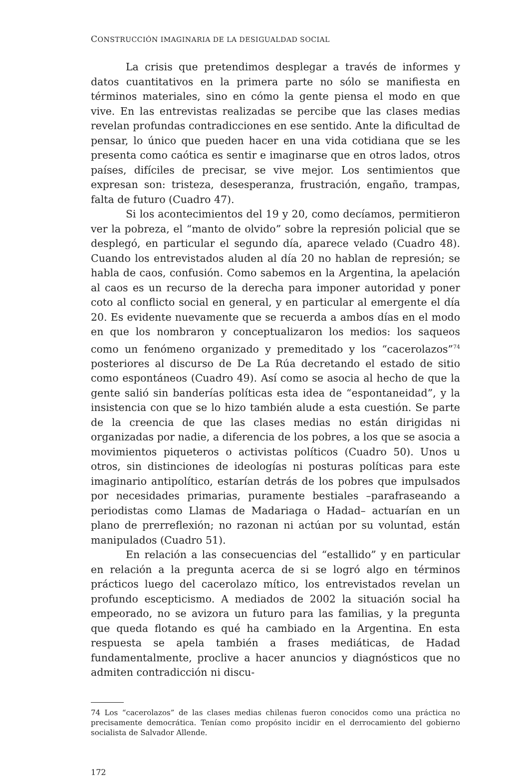CONSTRUCCIÓN IMAGINARIA DE LA DESIGUALDAD SOCIAL
La crisis que pretendimos desplegar a través de informes y datos cuantitativos en la primera parte no sólo se manifiesta en términos materiales, sino en cómo la gente piensa el modo en que vive. En las entrevistas realizadas se percibe que las clases medias revelan profundas contradicciones en ese sentido. Ante la dificultad de pensar, lo único que pueden hacer en una vida cotidiana que se les presenta como caótica es sentir e imaginarse que en otros lados, otros países, difíciles de precisar, se vive mejor. Los sentimientos que expresan son: tristeza, desesperanza, frustración, engaño, trampas, falta de futuro (Cuadro 47).
Si los acontecimientos del 19 y 20, como decíamos, permitieron ver la pobreza, el “manto de olvido” sobre la represión policial que se desplegó, en particular el segundo día, aparece velado (Cuadro 48). Cuando los entrevistados aluden al día 20 no hablan de represión; se habla de caos, confusión. Como sabemos en la Argentina, la apelación al caos es un recurso de la derecha para imponer autoridad y poner coto al conflicto social en general, y en particular al emergente el día 20. Es evidente nuevamente que se recuerda a ambos días en el modo en que los nombraron y conceptualizaron los medios: los saqueos como un fenómeno organizado y premeditado y los “cacerolazos”<sup>74</sup> posteriores al discurso de De La Rúa decretando el estado de sitio como espontáneos (Cuadro 49). Así como se asocia al hecho de que la gente salió sin banderías políticas esta idea de “espontaneidad”, y la insistencia con que se lo hizo también alude a esta cuestión. Se parte de la creencia de que las clases medias no están dirigidas ni organizadas por nadie, a diferencia de los pobres, a los que se asocia a movimientos piqueteros o activistas políticos (Cuadro 50). Unos u otros, sin distinciones de ideologías ni posturas políticas para este imaginario antipolítico, estarían detrás de los pobres que impulsados por necesidades primarias, puramente bestiales –parafraseando a periodistas como Llamas de Madariaga o Hadad– actuarían en un plano de prerreflexión; no razonan ni actúan por su voluntad, están manipulados (Cuadro 51).
En relación a las consecuencias del “estallido” y en particular en relación a la pregunta acerca de si se logró algo en términos prácticos luego del cacerolazo mítico, los entrevistados revelan un profundo escepticismo. A mediados de 2002 la situación social ha empeorado, no se avizora un futuro para las familias, y la pregunta que queda flotando es qué ha cambiado en la Argentina. En esta respuesta se apela también a frases mediáticas, de Hadad fundamentalmente, proclive a hacer anuncios y diagnósticos que no admiten contradicción ni discu-
74 Los “cacerolazos” de las clases medias chilenas fueron conocidos como una práctica no precisamente democrática. Tenían como propósito incidir en el derrocamiento del gobierno socialista de Salvador Allende.
172